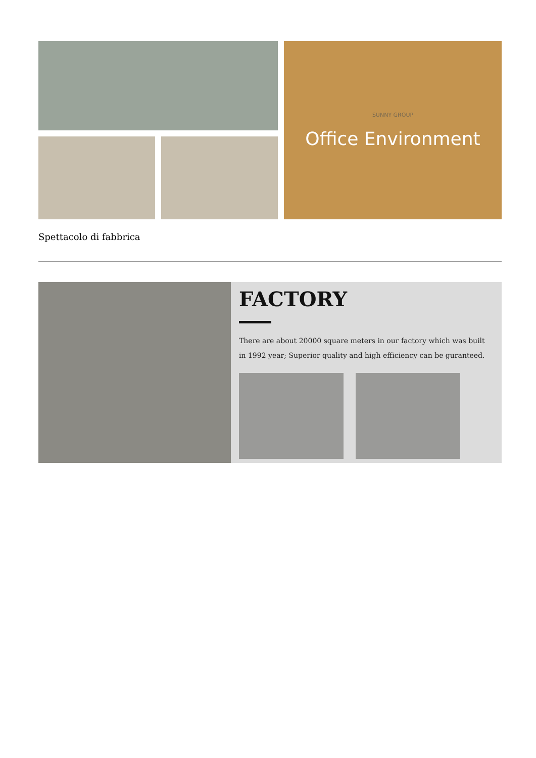SUNNY GROUP
Office Environment
Spettacolo di fabbrica
FACTORY
There are about 20000 square meters in our factory which was built in 1992 year; Superior quality and high efficiency can be guranteed.